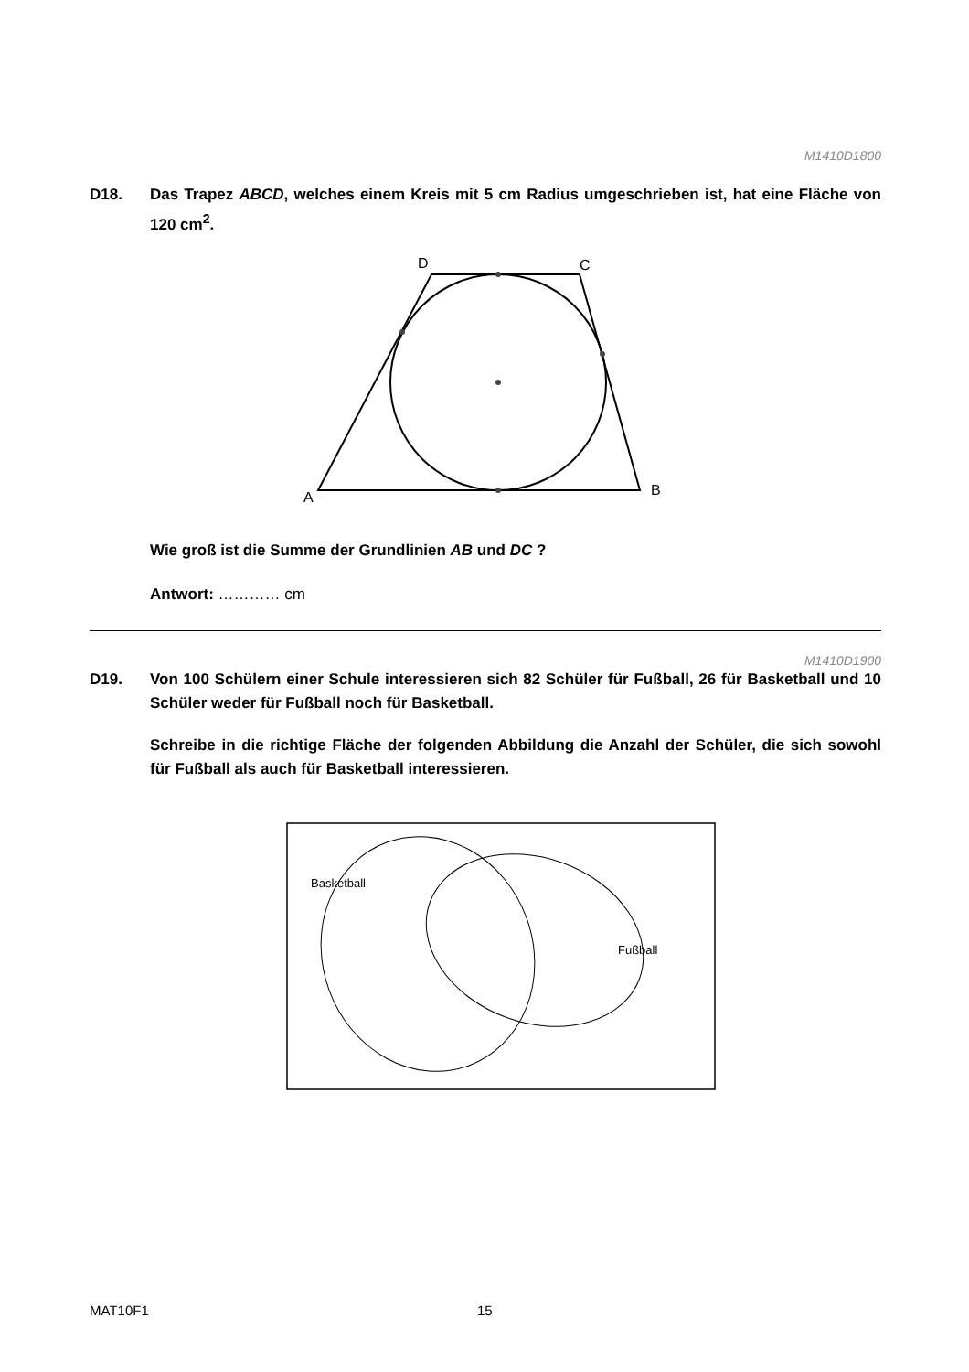M1410D1800
D18. Das Trapez ABCD, welches einem Kreis mit 5 cm Radius umgeschrieben ist, hat eine Fläche von 120 cm<sup>2</sup>.
A
B
C
D
Wie groß ist die Summe der Grundlinien AB und DC ?
Antwort: ………… cm
M1410D1900
D19. Von 100 Schülern einer Schule interessieren sich 82 Schüler für Fußball, 26 für Basketball und 10 Schüler weder für Fußball noch für Basketball.
Schreibe in die richtige Fläche der folgenden Abbildung die Anzahl der Schüler, die sich sowohl für Fußball als auch für Basketball interessieren.
Basketball
Fußball
MAT10F1 15